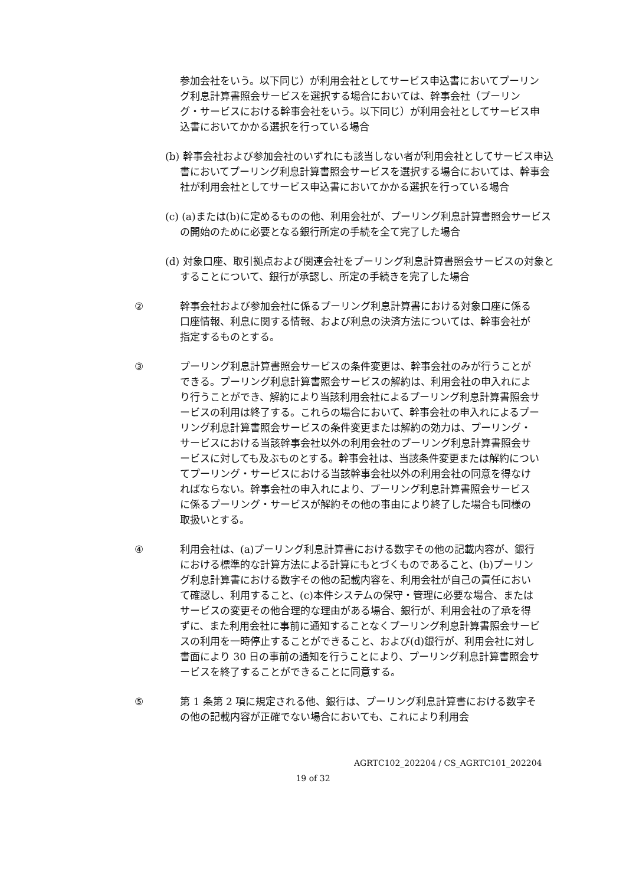参加会社をいう。以下同じ）が利用会社としてサービス申込書においてプーリング利息計算書照会サービスを選択する場合においては、幹事会社（プーリング・サービスにおける幹事会社をいう。以下同じ）が利用会社としてサービス申込書においてかかる選択を行っている場合
(b) 幹事会社および参加会社のいずれにも該当しない者が利用会社としてサービス申込書においてプーリング利息計算書照会サービスを選択する場合においては、幹事会社が利用会社としてサービス申込書においてかかる選択を行っている場合
(c) (a)または(b)に定めるものの他、利用会社が、プーリング利息計算書照会サービスの開始のために必要となる銀行所定の手続を全て完了した場合
(d) 対象口座、取引拠点および関連会社をプーリング利息計算書照会サービスの対象とすることについて、銀行が承認し、所定の手続きを完了した場合
② 幹事会社および参加会社に係るプーリング利息計算書における対象口座に係る口座情報、利息に関する情報、および利息の決済方法については、幹事会社が指定するものとする。
③ プーリング利息計算書照会サービスの条件変更は、幹事会社のみが行うことができる。プーリング利息計算書照会サービスの解約は、利用会社の申入れにより行うことができ、解約により当該利用会社によるプーリング利息計算書照会サービスの利用は終了する。これらの場合において、幹事会社の申入れによるプーリング利息計算書照会サービスの条件変更または解約の効力は、プーリング・サービスにおける当該幹事会社以外の利用会社のプーリング利息計算書照会サービスに対しても及ぶものとする。幹事会社は、当該条件変更または解約についてプーリング・サービスにおける当該幹事会社以外の利用会社の同意を得なければならない。幹事会社の申入れにより、プーリング利息計算書照会サービスに係るプーリング・サービスが解約その他の事由により終了した場合も同様の取扱いとする。
④ 利用会社は、(a)プーリング利息計算書における数字その他の記載内容が、銀行における標準的な計算方法による計算にもとづくものであること、(b)プーリング利息計算書における数字その他の記載内容を、利用会社が自己の責任において確認し、利用すること、(c)本件システムの保守・管理に必要な場合、またはサービスの変更その他合理的な理由がある場合、銀行が、利用会社の了承を得ずに、また利用会社に事前に通知することなくプーリング利息計算書照会サービスの利用を一時停止することができること、および(d)銀行が、利用会社に対し書面により 30 日の事前の通知を行うことにより、プーリング利息計算書照会サービスを終了することができることに同意する。
⑤ 第 1 条第 2 項に規定される他、銀行は、プーリング利息計算書における数字その他の記載内容が正確でない場合においても、これにより利用会
AGRTC102_202204 / CS_AGRTC101_202204
19 of 32